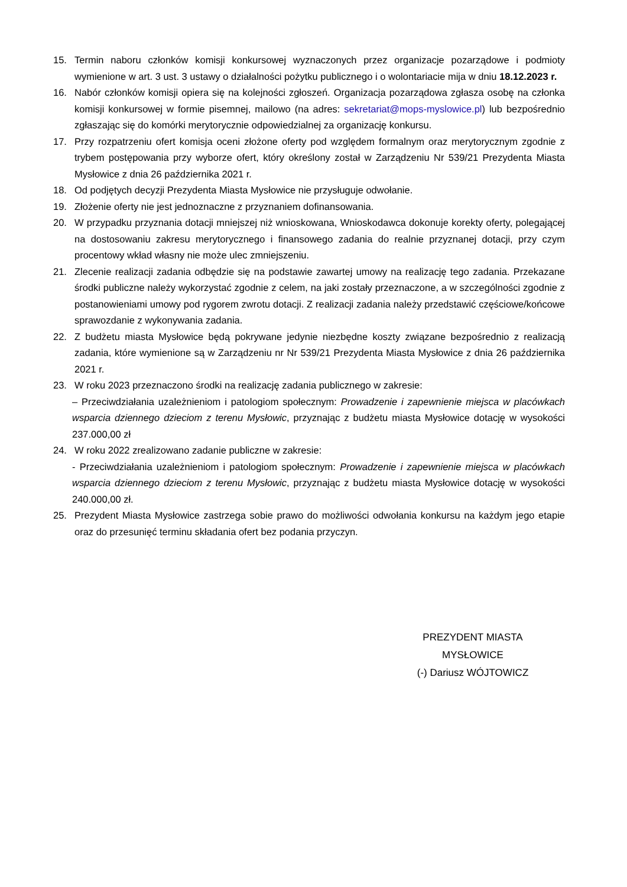15. Termin naboru członków komisji konkursowej wyznaczonych przez organizacje pozarządowe i podmioty wymienione w art. 3 ust. 3 ustawy o działalności pożytku publicznego i o wolontariacie mija w dniu 18.12.2023 r.
16. Nabór członków komisji opiera się na kolejności zgłoszeń. Organizacja pozarządowa zgłasza osobę na członka komisji konkursowej w formie pisemnej, mailowo (na adres: sekretariat@mops-myslowice.pl) lub bezpośrednio zgłaszając się do komórki merytorycznie odpowiedzialnej za organizację konkursu.
17. Przy rozpatrzeniu ofert komisja oceni złożone oferty pod względem formalnym oraz merytorycznym zgodnie z trybem postępowania przy wyborze ofert, który określony został w Zarządzeniu Nr 539/21 Prezydenta Miasta Mysłowice z dnia 26 października 2021 r.
18. Od podjętych decyzji Prezydenta Miasta Mysłowice nie przysługuje odwołanie.
19. Złożenie oferty nie jest jednoznaczne z przyznaniem dofinansowania.
20. W przypadku przyznania dotacji mniejszej niż wnioskowana, Wnioskodawca dokonuje korekty oferty, polegającej na dostosowaniu zakresu merytorycznego i finansowego zadania do realnie przyznanej dotacji, przy czym procentowy wkład własny nie może ulec zmniejszeniu.
21. Zlecenie realizacji zadania odbędzie się na podstawie zawartej umowy na realizację tego zadania. Przekazane środki publiczne należy wykorzystać zgodnie z celem, na jaki zostały przeznaczone, a w szczególności zgodnie z postanowieniami umowy pod rygorem zwrotu dotacji. Z realizacji zadania należy przedstawić częściowe/końcowe sprawozdanie z wykonywania zadania.
22. Z budżetu miasta Mysłowice będą pokrywane jedynie niezbędne koszty związane bezpośrednio z realizacją zadania, które wymienione są w Zarządzeniu nr Nr 539/21 Prezydenta Miasta Mysłowice z dnia 26 października 2021 r.
23. W roku 2023 przeznaczono środki na realizację zadania publicznego w zakresie:
– Przeciwdziałania uzależnieniom i patologiom społecznym: Prowadzenie i zapewnienie miejsca w placówkach wsparcia dziennego dzieciom z terenu Mysłowic, przyznając z budżetu miasta Mysłowice dotację w wysokości 237.000,00 zł
24. W roku 2022 zrealizowano zadanie publiczne w zakresie:
- Przeciwdziałania uzależnieniom i patologiom społecznym: Prowadzenie i zapewnienie miejsca w placówkach wsparcia dziennego dzieciom z terenu Mysłowic, przyznając z budżetu miasta Mysłowice dotację w wysokości 240.000,00 zł.
25. Prezydent Miasta Mysłowice zastrzega sobie prawo do możliwości odwołania konkursu na każdym jego etapie oraz do przesunięć terminu składania ofert bez podania przyczyn.
PREZYDENT MIASTA
MYSŁOWICE
(-) Dariusz WÓJTOWICZ